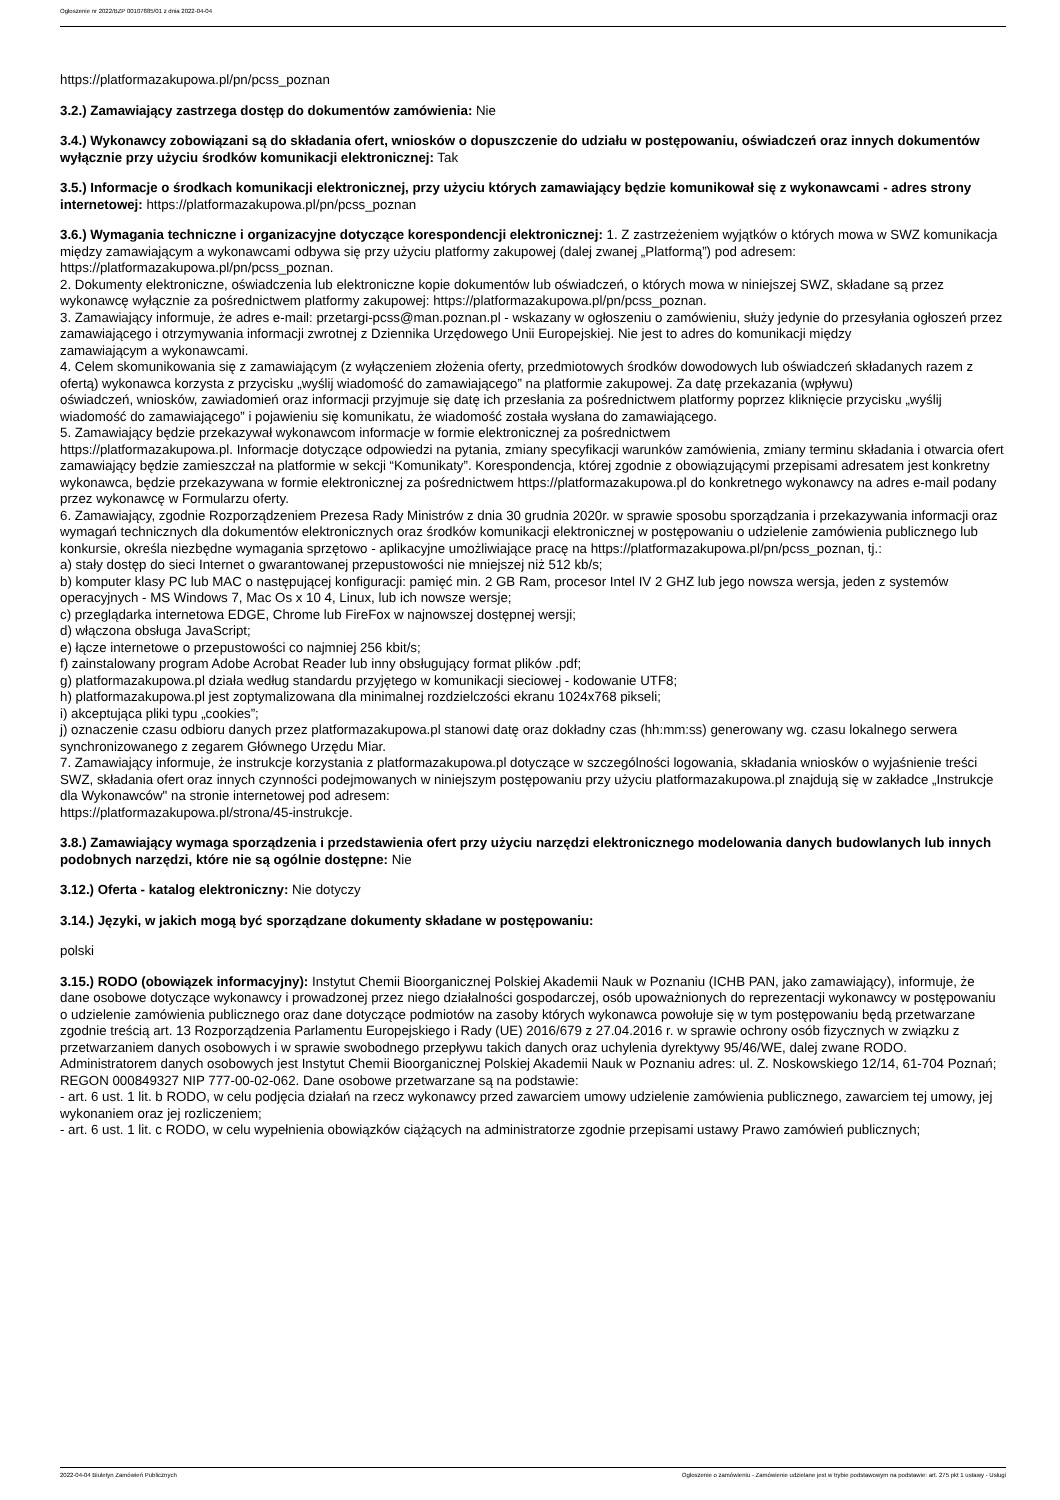Ogłoszenie nr 2022/BZP 00107885/01 z dnia 2022-04-04
https://platformazakupowa.pl/pn/pcss_poznan
3.2.) Zamawiający zastrzega dostęp do dokumentów zamówienia: Nie
3.4.) Wykonawcy zobowiązani są do składania ofert, wniosków o dopuszczenie do udziału w postępowaniu, oświadczeń oraz innych dokumentów wyłącznie przy użyciu środków komunikacji elektronicznej: Tak
3.5.) Informacje o środkach komunikacji elektronicznej, przy użyciu których zamawiający będzie komunikował się z wykonawcami - adres strony internetowej: https://platformazakupowa.pl/pn/pcss_poznan
3.6.) Wymagania techniczne i organizacyjne dotyczące korespondencji elektronicznej: 1. Z zastrzeżeniem wyjątków o których mowa w SWZ komunikacja między zamawiającym a wykonawcami odbywa się przy użyciu platformy zakupowej (dalej zwanej „Platformą”) pod adresem: https://platformazakupowa.pl/pn/pcss_poznan.
2. Dokumenty elektroniczne, oświadczenia lub elektroniczne kopie dokumentów lub oświadczeń, o których mowa w niniejszej SWZ, składane są przez wykonawcę wyłącznie za pośrednictwem platformy zakupowej: https://platformazakupowa.pl/pn/pcss_poznan.
3. Zamawiający informuje, że adres e-mail: przetargi-pcss@man.poznan.pl - wskazany w ogłoszeniu o zamówieniu, służy jedynie do przesyłania ogłoszeń przez zamawiającego i otrzymywania informacji zwrotnej z Dziennika Urzędowego Unii Europejskiej. Nie jest to adres do komunikacji między
zamawiającym a wykonawcami.
4. Celem skomunikowania się z zamawiającym (z wyłączeniem złożenia oferty, przedmiotowych środków dowodowych lub oświadczeń składanych razem z ofertą) wykonawca korzysta z przycisku „wyślij wiadomość do zamawiającego” na platformie zakupowej. Za datę przekazania (wpływu)
oświadczeń, wniosków, zawiadomień oraz informacji przyjmuje się datę ich przesłania za pośrednictwem platformy poprzez kliknięcie przycisku „wyślij wiadomość do zamawiającego” i pojawieniu się komunikatu, że wiadomość została wysłana do zamawiającego.
5. Zamawiający będzie przekazywał wykonawcom informacje w formie elektronicznej za pośrednictwem
https://platformazakupowa.pl. Informacje dotyczące odpowiedzi na pytania, zmiany specyfikacji warunków zamówienia, zmiany terminu składania i otwarcia ofert zamawiający będzie zamieszczał na platformie w sekcji “Komunikaty”. Korespondencja, której zgodnie z obowiązującymi przepisami adresatem jest konkretny wykonawca, będzie przekazywana w formie elektronicznej za pośrednictwem https://platformazakupowa.pl do konkretnego wykonawcy na adres e-mail podany przez wykonawcę w Formularzu oferty.
6. Zamawiający, zgodnie Rozporządzeniem Prezesa Rady Ministrów z dnia 30 grudnia 2020r. w sprawie sposobu sporządzania i przekazywania informacji oraz wymagań technicznych dla dokumentów elektronicznych oraz środków komunikacji elektronicznej w postępowaniu o udzielenie zamówienia publicznego lub konkursie, określa niezbędne wymagania sprzętowo - aplikacyjne umożliwiające pracę na https://platformazakupowa.pl/pn/pcss_poznan, tj.:
a) stały dostęp do sieci Internet o gwarantowanej przepustowości nie mniejszej niż 512 kb/s;
b) komputer klasy PC lub MAC o następującej konfiguracji: pamięć min. 2 GB Ram, procesor Intel IV 2 GHZ lub jego nowsza wersja, jeden z systemów operacyjnych - MS Windows 7, Mac Os x 10 4, Linux, lub ich nowsze wersje;
c) przeglądarka internetowa EDGE, Chrome lub FireFox w najnowszej dostępnej wersji;
d) włączona obsługa JavaScript;
e) łącze internetowe o przepustowości co najmniej 256 kbit/s;
f) zainstalowany program Adobe Acrobat Reader lub inny obsługujący format plików .pdf;
g) platformazakupowa.pl działa według standardu przyjętego w komunikacji sieciowej - kodowanie UTF8;
h) platformazakupowa.pl jest zoptymalizowana dla minimalnej rozdzielczości ekranu 1024x768 pikseli;
i) akceptująca pliki typu „cookies”;
j) oznaczenie czasu odbioru danych przez platformazakupowa.pl stanowi datę oraz dokładny czas (hh:mm:ss) generowany wg. czasu lokalnego serwera synchronizowanego z zegarem Głównego Urzędu Miar.
7. Zamawiający informuje, że instrukcje korzystania z platformazakupowa.pl dotyczące w szczególności logowania, składania wniosków o wyjaśnienie treści SWZ, składania ofert oraz innych czynności podejmowanych w niniejszym postępowaniu przy użyciu platformazakupowa.pl znajdują się w zakładce „Instrukcje dla Wykonawców" na stronie internetowej pod adresem:
https://platformazakupowa.pl/strona/45-instrukcje.
3.8.) Zamawiający wymaga sporządzenia i przedstawienia ofert przy użyciu narzędzi elektronicznego modelowania danych budowlanych lub innych podobnych narzędzi, które nie są ogólnie dostępne: Nie
3.12.) Oferta - katalog elektroniczny: Nie dotyczy
3.14.) Języki, w jakich mogą być sporządzane dokumenty składane w postępowaniu:
polski
3.15.) RODO (obowiązek informacyjny): Instytut Chemii Bioorganicznej Polskiej Akademii Nauk w Poznaniu (ICHB PAN, jako zamawiający), informuje, że dane osobowe dotyczące wykonawcy i prowadzonej przez niego działalności gospodarczej, osób upoważnionych do reprezentacji wykonawcy w postępowaniu o udzielenie zamówienia publicznego oraz dane dotyczące podmiotów na zasoby których wykonawca powołuje się w tym postępowaniu będą przetwarzane zgodnie treścią art. 13 Rozporządzenia Parlamentu Europejskiego i Rady (UE) 2016/679 z 27.04.2016 r. w sprawie ochrony osób fizycznych w związku z przetwarzaniem danych osobowych i w sprawie swobodnego przepływu takich danych oraz uchylenia dyrektywy 95/46/WE, dalej zwane RODO. Administratorem danych osobowych jest Instytut Chemii Bioorganicznej Polskiej Akademii Nauk w Poznaniu adres: ul. Z. Noskowskiego 12/14, 61-704 Poznań; REGON 000849327 NIP 777-00-02-062. Dane osobowe przetwarzane są na podstawie:
- art. 6 ust. 1 lit. b RODO, w celu podjęcia działań na rzecz wykonawcy przed zawarciem umowy udzielenie zamówienia publicznego, zawarciem tej umowy, jej wykonaniem oraz jej rozliczeniem;
- art. 6 ust. 1 lit. c RODO, w celu wypełnienia obowiązków ciążących na administratorze zgodnie przepisami ustawy Prawo zamówień publicznych;
2022-04-04 Biuletyn Zamówień Publicznych Ogłoszenie o zamówieniu - Zamówienie udzielane jest w trybie podstawowym na podstawie: art. 275 pkt 1 ustawy - Usługi